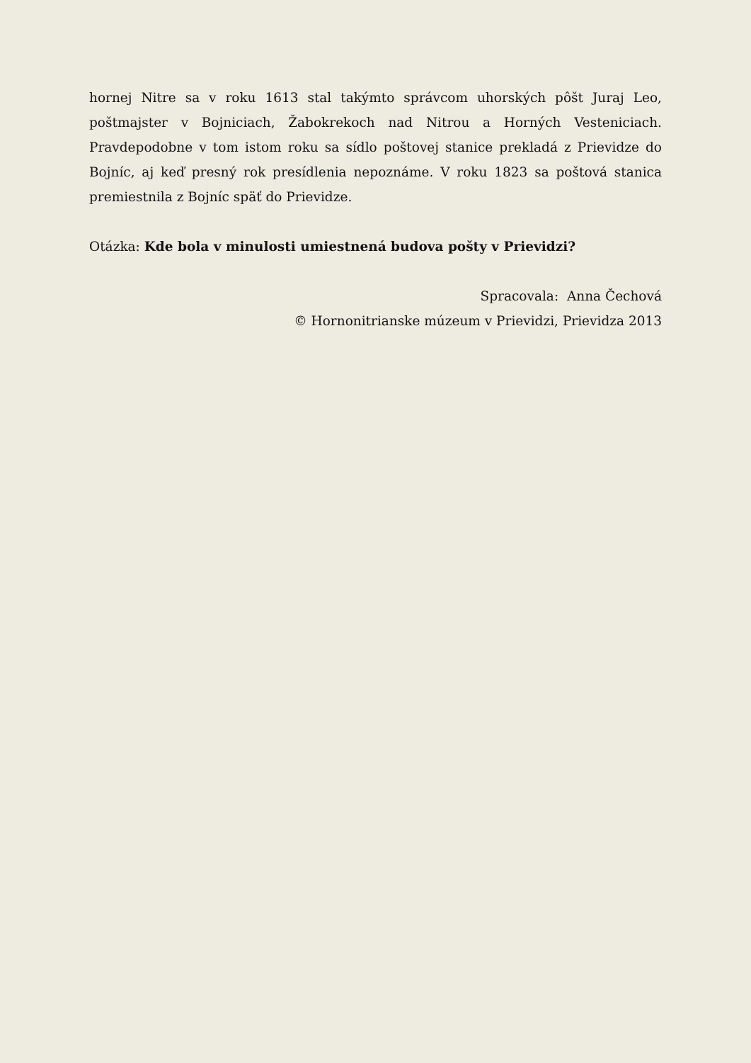hornej Nitre sa v roku 1613 stal takýmto správcom uhorských pôšt Juraj Leo, poštmajster v Bojniciach, Žabokrekoch nad Nitrou a Horných Vesteniciach. Pravdepodobne v tom istom roku sa sídlo poštovej stanice prekladá z Prievidze do Bojníc, aj keď presný rok presídlenia nepoznáme. V roku 1823 sa poštová stanica premiestnila z Bojníc späť do Prievidze.
Otázka: Kde bola v minulosti umiestnená budova pošty v Prievidzi?
Spracovala: Anna Čechová
© Hornonitrianske múzeum v Prievidzi, Prievidza 2013